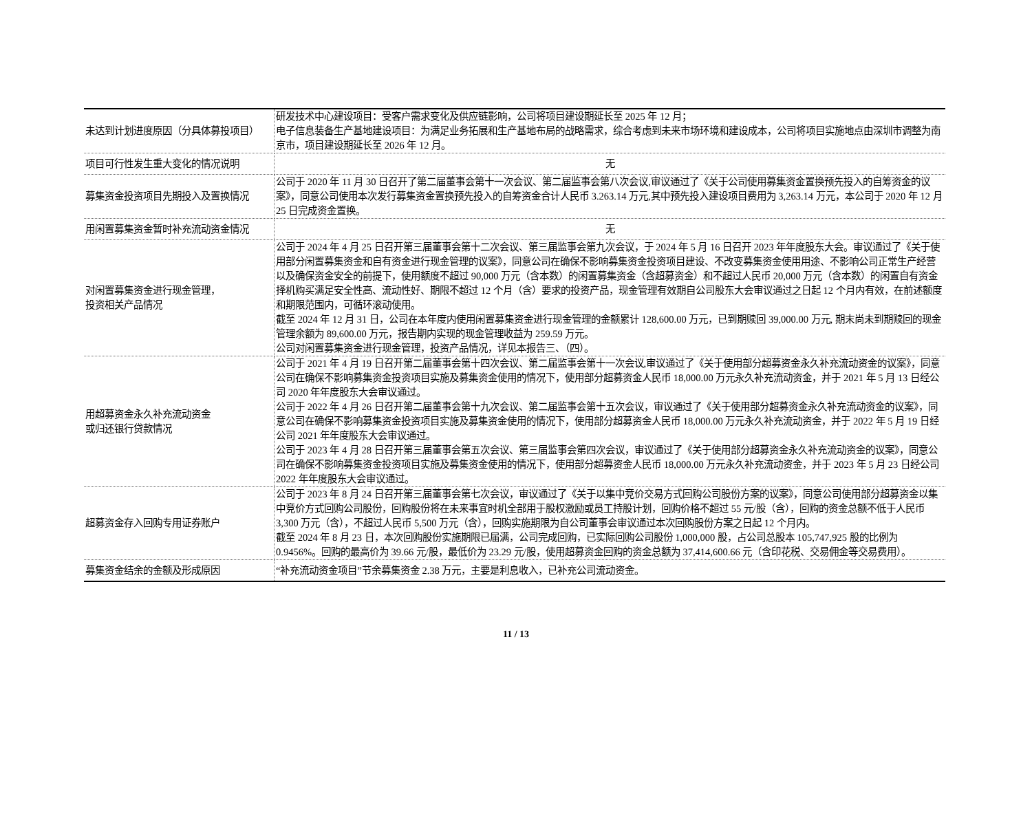| 未达到计划进度原因（分具体募投项目） | 研发技术中心建设项目：受客户需求变化及供应链影响，公司将项目建设期延长至 2025 年 12 月； 电子信息装备生产基地建设项目：为满足业务拓展和生产基地布局的战略需求，综合考虑到未来市场环境和建设成本，公司将项目实施地点由深圳市调整为南京市，项目建设期延长至 2026 年 12 月。 |
| 项目可行性发生重大变化的情况说明 | 无 |
| 募集资金投资项目先期投入及置换情况 | 公司于 2020 年 11 月 30 日召开了第二届董事会第十一次会议、第二届监事会第八次会议,审议通过了《关于公司使用募集资金置换预先投入的自筹资金的议案》，同意公司使用本次发行募集资金置换预先投入的自筹资金合计人民币 3.263.14 万元,其中预先投入建设项目费用为 3,263.14 万元，本公司于 2020 年 12 月 25 日完成资金置换。 |
| 用闲置募集资金暂时补充流动资金情况 | 无 |
| 对闲置募集资金进行现金管理， 投资相关产品情况 | 公司于 2024 年 4 月 25 日召开第三届董事会第十二次会议、第三届监事会第九次会议，于 2024 年 5 月 16 日召开 2023 年年度股东大会。审议通过了《关于使用部分闲置募集资金和自有资金进行现金管理的议案》，同意公司在确保不影响募集资金投资项目建设、不改变募集资金使用用途、不影响公司正常生产经营以及确保资金安全的前提下，使用额度不超过 90,000 万元（含本数）的闲置募集资金（含超募资金）和不超过人民币 20,000 万元（含本数）的闲置自有资金择机购买满足安全性高、流动性好、期限不超过 12 个月（含）要求的投资产品，现金管理有效期自公司股东大会审议通过之日起 12 个月内有效，在前述额度和期限范围内，可循环滚动使用。 截至 2024 年 12 月 31 日，公司在本年度内使用闲置募集资金进行现金管理的金额累计 128,600.00 万元，已到期赎回 39,000.00 万元, 期末尚未到期赎回的现金管理余额为 89,600.00 万元，报告期内实现的现金管理收益为 259.59 万元。 公司对闲置募集资金进行现金管理，投资产品情况，详见本报告三、（四）。 |
| 用超募资金永久补充流动资金 或归还银行贷款情况 | 公司于 2021 年 4 月 19 日召开第二届董事会第十四次会议、第二届监事会第十一次会议,审议通过了《关于使用部分超募资金永久补充流动资金的议案》，同意公司在确保不影响募集资金投资项目实施及募集资金使用的情况下，使用部分超募资金人民币 18,000.00 万元永久补充流动资金，并于 2021 年 5 月 13 日经公司 2020 年年度股东大会审议通过。 公司于 2022 年 4 月 26 日召开第二届董事会第十九次会议、第二届监事会第十五次会议，审议通过了《关于使用部分超募资金永久补充流动资金的议案》，同意公司在确保不影响募集资金投资项目实施及募集资金使用的情况下，使用部分超募资金人民币 18,000.00 万元永久补充流动资金，并于 2022 年 5 月 19 日经公司 2021 年年度股东大会审议通过。 公司于 2023 年 4 月 28 日召开第三届董事会第五次会议、第三届监事会第四次会议，审议通过了《关于使用部分超募资金永久补充流动资金的议案》，同意公司在确保不影响募集资金投资项目实施及募集资金使用的情况下，使用部分超募资金人民币 18,000.00 万元永久补充流动资金，并于 2023 年 5 月 23 日经公司 2022 年年度股东大会审议通过。 |
| 超募资金存入回购专用证券账户 | 公司于 2023 年 8 月 24 日召开第三届董事会第七次会议，审议通过了《关于以集中竞价交易方式回购公司股份方案的议案》，同意公司使用部分超募资金以集中竞价方式回购公司股份，回购股份将在未来事宜时机全部用于股权激励或员工持股计划，回购价格不超过 55 元/股（含），回购的资金总额不低于人民币 3,300 万元（含），不超过人民币 5,500 万元（含），回购实施期限为自公司董事会审议通过本次回购股份方案之日起 12 个月内。 截至 2024 年 8 月 23 日，本次回购股份实施期限已届满，公司完成回购，已实际回购公司股份 1,000,000 股，占公司总股本 105,747,925 股的比例为 0.9456%。回购的最高价为 39.66 元/股，最低价为 23.29 元/股，使用超募资金回购的资金总额为 37,414,600.66 元（含印花税、交易佣金等交易费用）。 |
| 募集资金结余的金额及形成原因 | “补充流动资金项目”节余募集资金 2.38 万元，主要是利息收入，已补充公司流动资金。 |
11 / 13